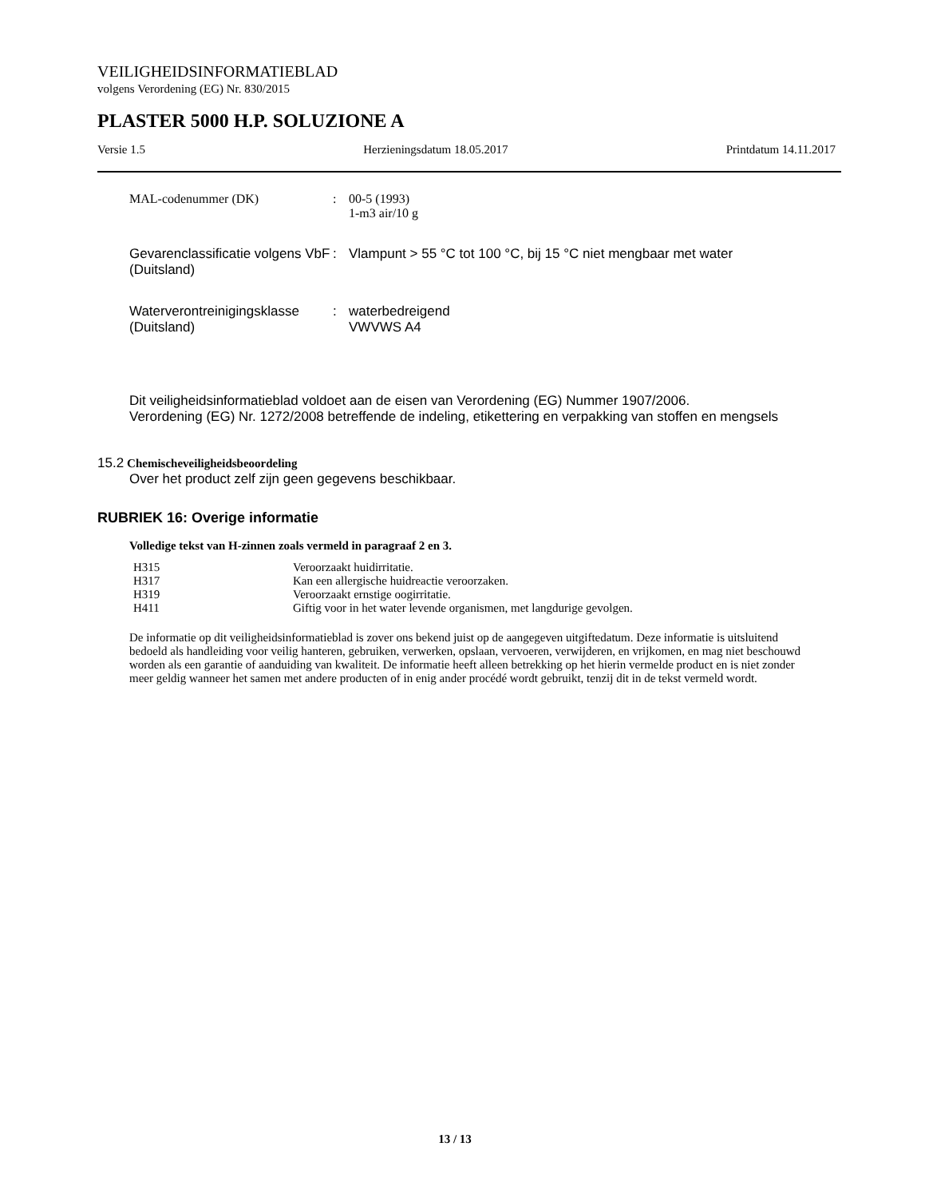VEILIGHEIDSINFORMATIEBLAD
volgens Verordening (EG) Nr. 830/2015
PLASTER 5000 H.P. SOLUZIONE A
Versie 1.5 Herzieningsdatum 18.05.2017 Printdatum 14.11.2017
| MAL-codenummer (DK) | : | 00-5 (1993) 1-m3 air/10 g |
| Gevarenclassificatie volgens VbF (Duitsland) | : | Vlampunt > 55 °C tot 100 °C, bij 15 °C niet mengbaar met water |
| Waterverontreinigingsklasse (Duitsland) | : | waterbedreigend VWVWS A4 |
Dit veiligheidsinformatieblad voldoet aan de eisen van Verordening (EG) Nummer 1907/2006.
Verordening (EG) Nr. 1272/2008 betreffende de indeling, etikettering en verpakking van stoffen en mengsels
15.2 Chemischeveiligheidsbeoordeling
Over het product zelf zijn geen gegevens beschikbaar.
RUBRIEK 16: Overige informatie
Volledige tekst van H-zinnen zoals vermeld in paragraaf 2 en 3.
| H315 | Veroorzaakt huidirritatie. |
| H317 | Kan een allergische huidreactie veroorzaken. |
| H319 | Veroorzaakt ernstige oogirritatie. |
| H411 | Giftig voor in het water levende organismen, met langdurige gevolgen. |
De informatie op dit veiligheidsinformatieblad is zover ons bekend juist op de aangegeven uitgiftedatum. Deze informatie is uitsluitend bedoeld als handleiding voor veilig hanteren, gebruiken, verwerken, opslaan, vervoeren, verwijderen, en vrijkomen, en mag niet beschouwd worden als een garantie of aanduiding van kwaliteit. De informatie heeft alleen betrekking op het hierin vermelde product en is niet zonder meer geldig wanneer het samen met andere producten of in enig ander procédé wordt gebruikt, tenzij dit in de tekst vermeld wordt.
13 / 13